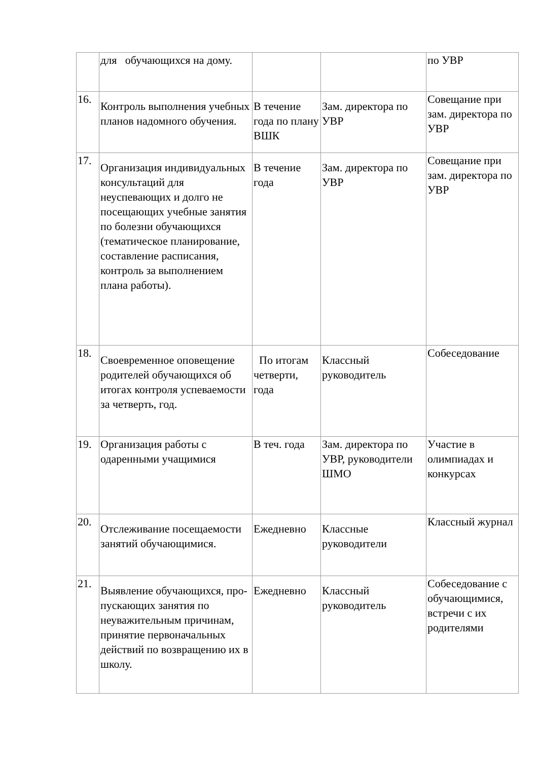| | для обучающихся на дому. | | | по УВР |
| 16. | Контроль выполнения учебных планов надомного обучения. | В течение года по плану ВШК | Зам. директора по УВР | Совещание при зам. директора по УВР |
| 17. | Организация индивидуальных консультаций для неуспевающих и долго не посещающих учебные занятия по болезни обучающихся (тематическое планирование, составление расписания, контроль за выполнением плана работы). | В течение года | Зам. директора по УВР | Совещание при зам. директора по УВР |
| 18. | Своевременное оповещение родителей обучающихся об итогах контроля успеваемости за четверть, год. | По итогам четверти, года | Классный руководитель | Собеседование |
| 19. | Организация работы с одаренными учащимися | В теч. года | Зам. директора по УВР, руководители ШМО | Участие в олимпиадах и конкурсах |
| 20. | Отслеживание посещаемости занятий обучающимися. | Ежедневно | Классные руководители | Классный журнал |
| 21. | Выявление обучающихся, про-пускающих занятия по неуважительным причинам, принятие первоначальных действий по возвращению их в школу. | Ежедневно | Классный руководитель | Собеседование с обучающимися, встречи с их родителями |